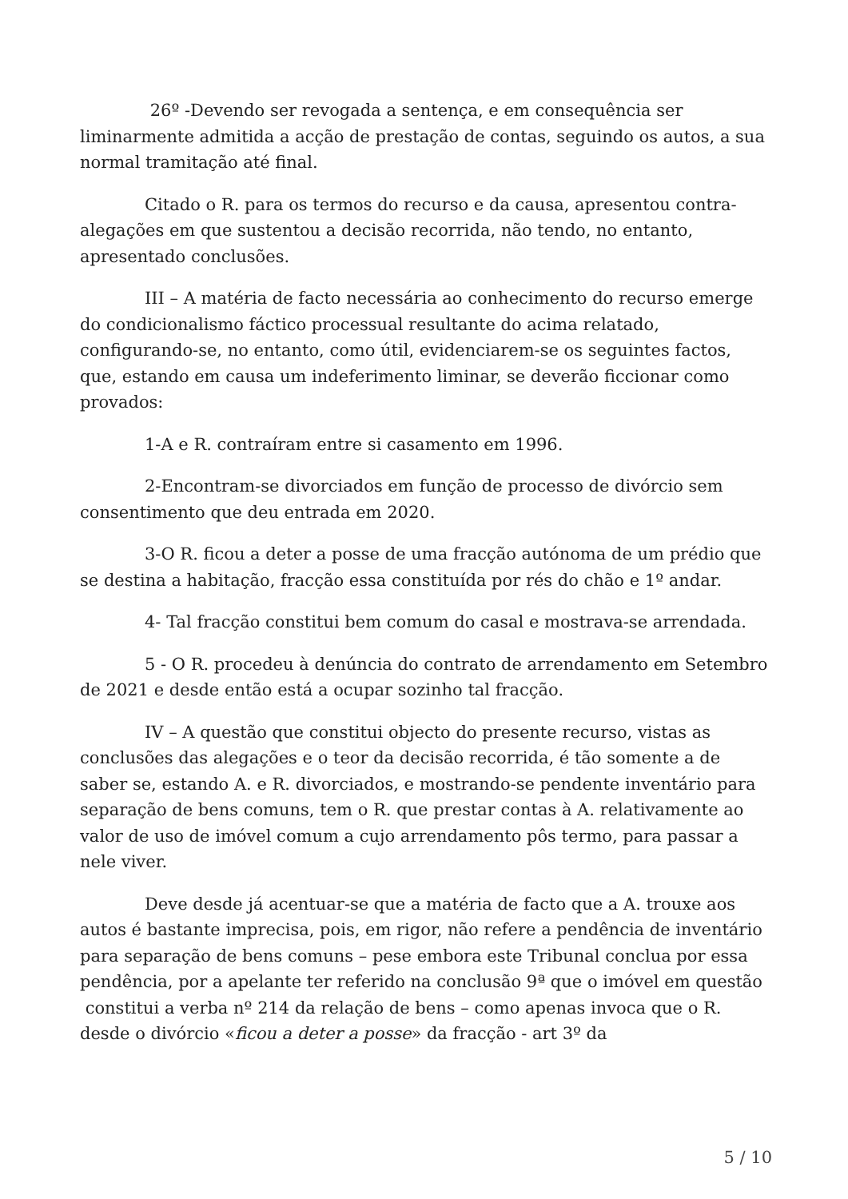26º -Devendo ser revogada a sentença, e em consequência ser liminarmente admitida a acção de prestação de contas, seguindo os autos, a sua normal tramitação até final.
Citado o R. para os termos do recurso e da causa, apresentou contra-alegações em que sustentou a decisão recorrida, não tendo, no entanto, apresentado conclusões.
III – A matéria de facto necessária ao conhecimento do recurso emerge do condicionalismo fáctico processual resultante do acima relatado, configurando-se, no entanto, como útil, evidenciarem-se os seguintes factos, que, estando em causa um indeferimento liminar, se deverão ficcionar como provados:
1-A e R. contraíram entre si casamento em 1996.
2-Encontram-se divorciados em função de processo de divórcio sem consentimento que deu entrada em 2020.
3-O R. ficou a deter a posse de uma fracção autónoma de um prédio que se destina a habitação, fracção essa constituída por rés do chão e 1º andar.
4- Tal fracção constitui bem comum do casal e mostrava-se arrendada.
5 - O R. procedeu à denúncia do contrato de arrendamento em Setembro de 2021 e desde então está a ocupar sozinho tal fracção.
IV – A questão que constitui objecto do presente recurso, vistas as conclusões das alegações e o teor da decisão recorrida, é tão somente a de saber se, estando A. e R. divorciados, e mostrando-se pendente inventário para separação de bens comuns, tem o R. que prestar contas à A. relativamente ao valor de uso de imóvel comum a cujo arrendamento pôs termo, para passar a nele viver.
Deve desde já acentuar-se que a matéria de facto que a A. trouxe aos autos é bastante imprecisa, pois, em rigor, não refere a pendência de inventário para separação de bens comuns – pese embora este Tribunal conclua por essa pendência, por a apelante ter referido na conclusão 9ª que o imóvel em questão constitui a verba nº 214 da relação de bens – como apenas invoca que o R. desde o divórcio «ficou a deter a posse» da fracção - art 3º da
5 / 10